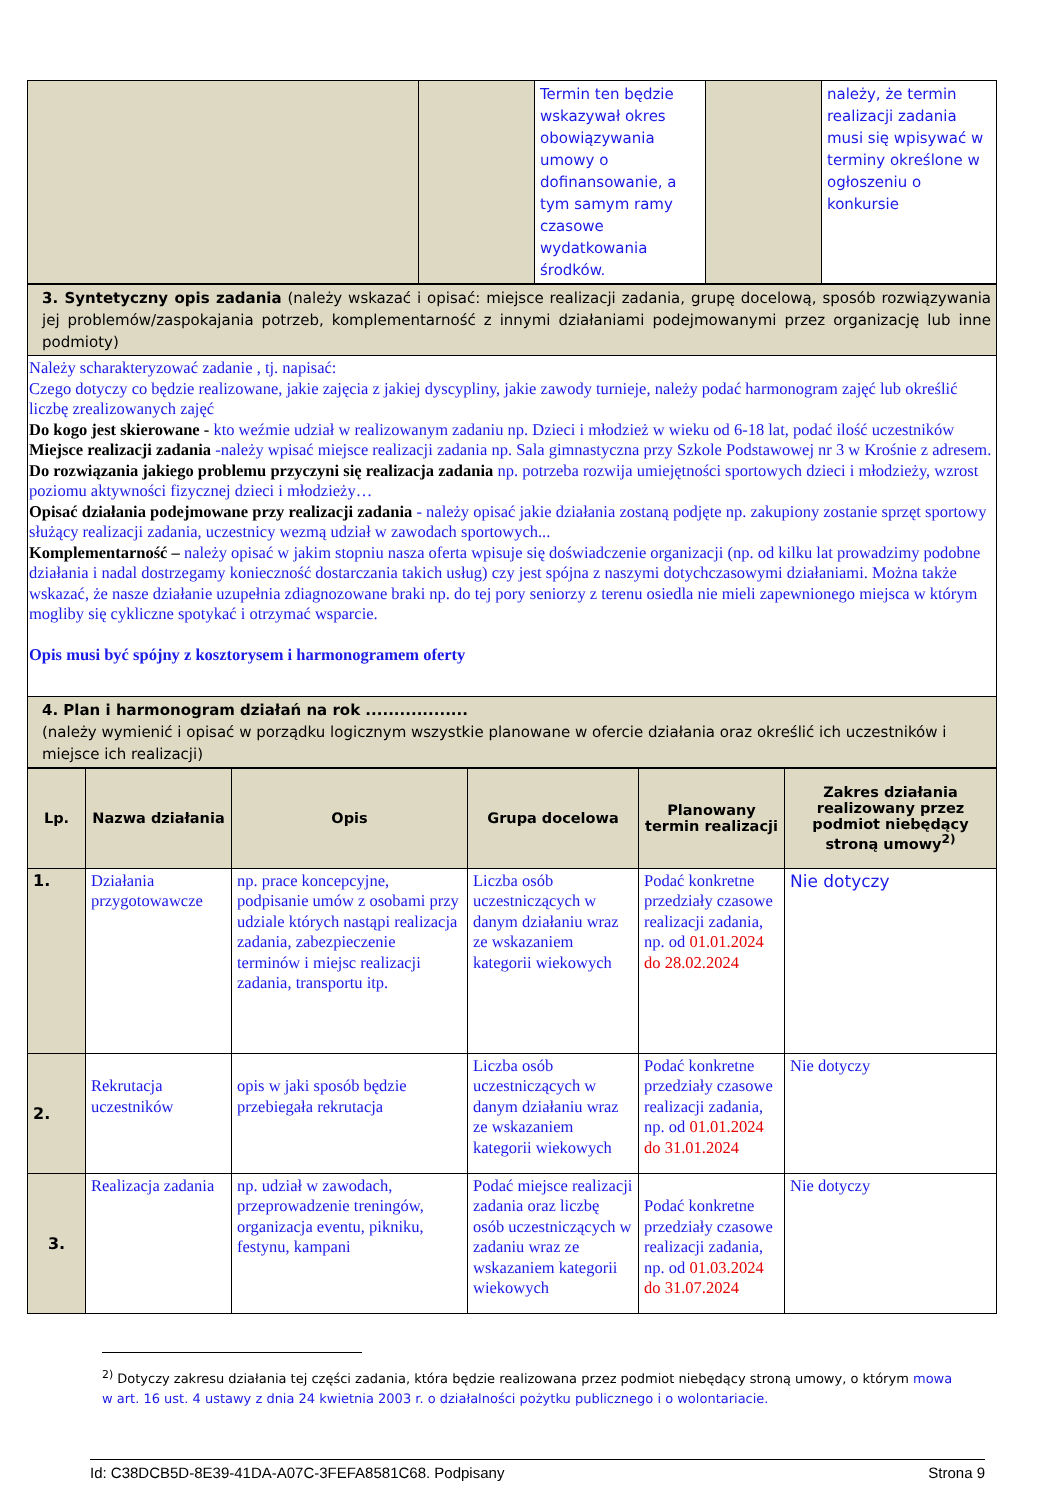| | | Termin ten będzie wskazywał okres obowiązywania umowy o dofinansowanie, a tym samym ramy czasowe wydatkowania środków. | | należy, że termin realizacji zadania musi się wpisywać w terminy określone w ogłoszeniu o konkursie |
| 3. Syntetyczny opis zadania (należy wskazać i opisać: miejsce realizacji zadania, grupę docelową, sposób rozwiązywania jej problemów/zaspokajania potrzeb, komplementarność z innymi działaniami podejmowanymi przez organizację lub inne podmioty) |
| Należy scharakteryzować zadanie , tj. napisać: Czego dotyczy co będzie realizowane, jakie zajęcia z jakiej dyscypliny, jakie zawody turnieje, należy podać harmonogram zajęć lub określić liczbę zrealizowanych zajęć Do kogo jest skierowane - kto weźmie udział w realizowanym zadaniu np. Dzieci i młodzież w wieku od 6-18 lat, podać ilość uczestników Miejsce realizacji zadania -należy wpisać miejsce realizacji zadania np. Sala gimnastyczna przy Szkole Podstawowej nr 3 w Krośnie z adresem. Do rozwiązania jakiego problemu przyczyni się realizacja zadania np. potrzeba rozwija umiejętności sportowych dzieci i młodzieży, wzrost poziomu aktywności fizycznej dzieci i młodzieży… Opisać działania podejmowane przy realizacji zadania - należy opisać jakie działania zostaną podjęte np. zakupiony zostanie sprzęt sportowy służący realizacji zadania, uczestnicy wezmą udział w zawodach sportowych... Komplementarność – należy opisać w jakim stopniu nasza oferta wpisuje się doświadczenie organizacji (np. od kilku lat prowadzimy podobne działania i nadal dostrzegamy konieczność dostarczania takich usług) czy jest spójna z naszymi dotychczasowymi działaniami. Można także wskazać, że nasze działanie uzupełnia zdiagnozowane braki np. do tej pory seniorzy z terenu osiedla nie mieli zapewnionego miejsca w którym mogliby się cykliczne spotykać i otrzymać wsparcie. Opis musi być spójny z kosztorysem i harmonogramem oferty |
| 4. Plan i harmonogram działań na rok .................. (należy wymienić i opisać w porządku logicznym wszystkie planowane w ofercie działania oraz określić ich uczestników i miejsce ich realizacji) |
| Lp. | Nazwa działania | Opis | Grupa docelowa | Planowany termin realizacji | Zakres działania realizowany przez podmiot niebędący stroną umowy<sup>2)</sup> |
| --- | --- | --- | --- | --- | --- |
| 1. | Działania przygotowawcze | np. prace koncepcyjne, podpisanie umów z osobami przy udziale których nastąpi realizacja zadania, zabezpieczenie terminów i miejsc realizacji zadania, transportu itp. | Liczba osób uczestniczących w danym działaniu wraz ze wskazaniem kategorii wiekowych | Podać konkretne przedziały czasowe realizacji zadania, np. od 01.01.2024 do 28.02.2024 | Nie dotyczy |
| 2. | Rekrutacja uczestników | opis w jaki sposób będzie przebiegała rekrutacja | Liczba osób uczestniczących w danym działaniu wraz ze wskazaniem kategorii wiekowych | Podać konkretne przedziały czasowe realizacji zadania, np. od 01.01.2024 do 31.01.2024 | Nie dotyczy |
| 3. | Realizacja zadania | np. udział w zawodach, przeprowadzenie treningów, organizacja eventu, pikniku, festynu, kampani | Podać miejsce realizacji zadania oraz liczbę osób uczestniczących w zadaniu wraz ze wskazaniem kategorii wiekowych | Podać konkretne przedziały czasowe realizacji zadania, np. od 01.03.2024 do 31.07.2024 | Nie dotyczy |
<sup>2)</sup> Dotyczy zakresu działania tej części zadania, która będzie realizowana przez podmiot niebędący stroną umowy, o którym mowa w art. 16 ust. 4 ustawy z dnia 24 kwietnia 2003 r. o działalności pożytku publicznego i o wolontariacie.
Id: C38DCB5D-8E39-41DA-A07C-3FEFA8581C68. Podpisany Strona 9